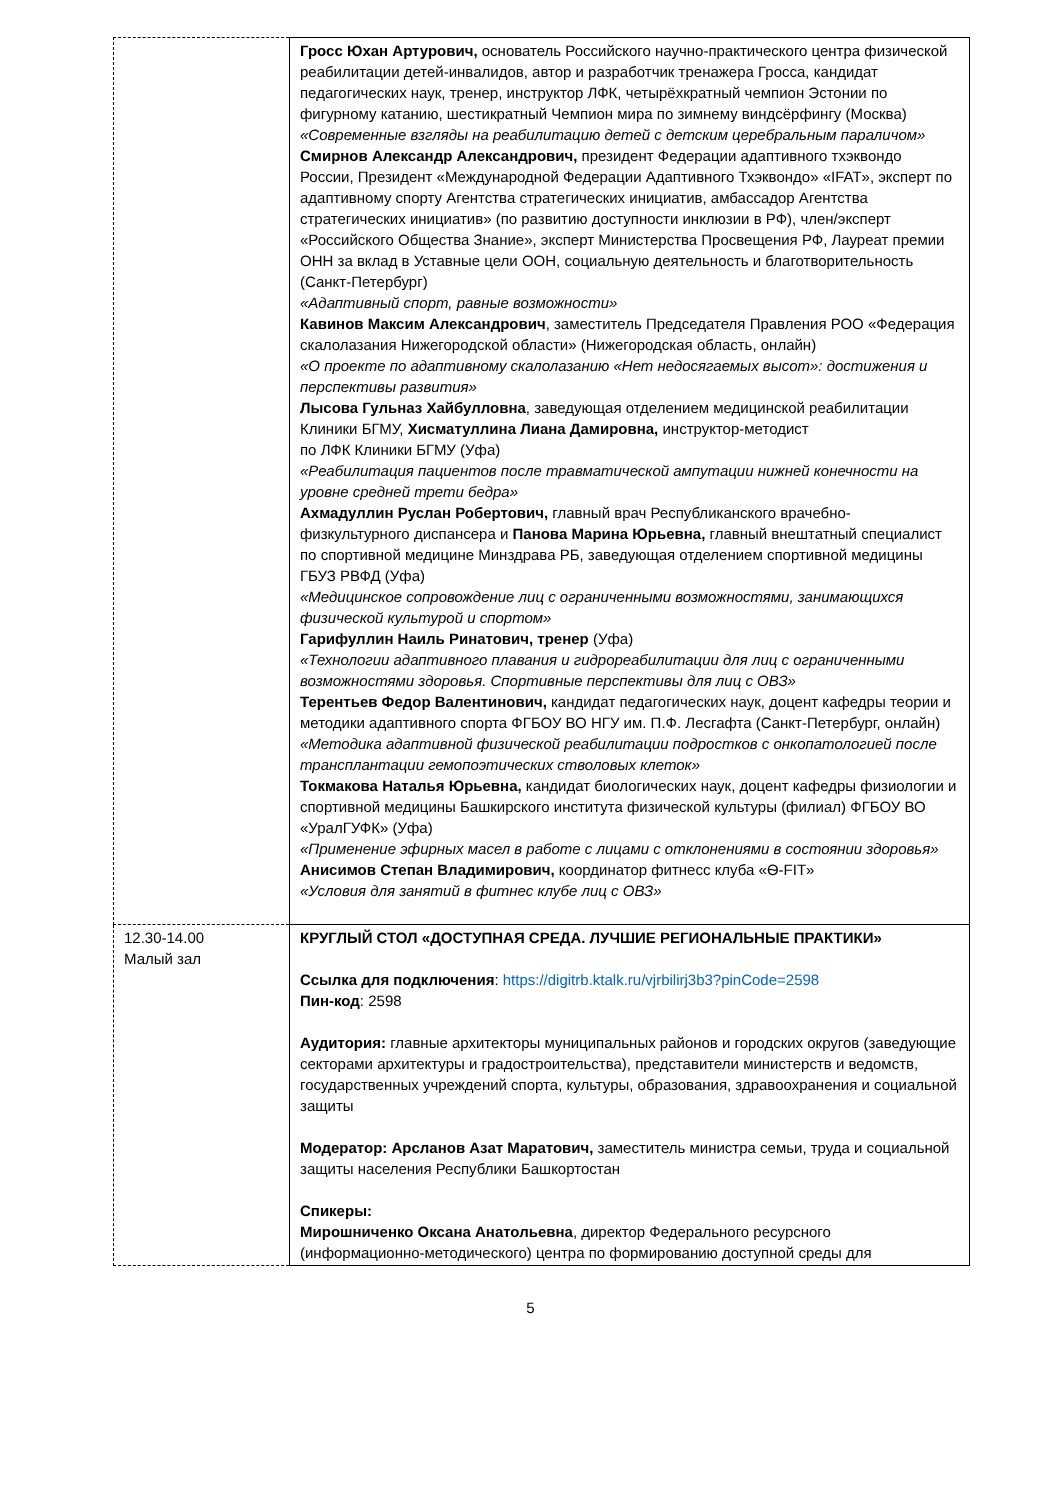| | Гросс Юхан Артурович, основатель Российского научно-практического центра физической реабилитации детей-инвалидов, автор и разработчик тренажера Гросса, кандидат педагогических наук, тренер, инструктор ЛФК, четырёхкратный чемпион Эстонии по фигурному катанию, шестикратный Чемпион мира по зимнему виндсёрфингу (Москва) «Современные взгляды на реабилитацию детей с детским церебральным параличом» Смирнов Александр Александрович, президент Федерации адаптивного тхэквондо России, Президент «Международной Федерации Адаптивного Тхэквондо» «IFAT», эксперт по адаптивному спорту Агентства стратегических инициатив, амбассадор Агентства стратегических инициатив» (по развитию доступности инклюзии в РФ), член/эксперт «Российского Общества Знание», эксперт Министерства Просвещения РФ, Лауреат премии ОНН за вклад в Уставные цели ООН, социальную деятельность и благотворительность (Санкт-Петербург) «Адаптивный спорт, равные возможности» Кавинов Максим Александрович , заместитель Председателя Правления РОО «Федерация скалолазания Нижегородской области» (Нижегородская область, онлайн) «О проекте по адаптивному скалолазанию «Нет недосягаемых высот»: достижения и перспективы развития» Лысова Гульназ Хайбулловна , заведующая отделением медицинской реабилитации Клиники БГМУ, Хисматуллина Лиана Дамировна, инструктор-методист по ЛФК Клиники БГМУ (Уфа) «Реабилитация пациентов после травматической ампутации нижней конечности на уровне средней трети бедра» Ахмадуллин Руслан Робертович, главный врач Республиканского врачебно-физкультурного диспансера и Панова Марина Юрьевна, главный внештатный специалист по спортивной медицине Минздрава РБ, заведующая отделением спортивной медицины ГБУЗ РВФД (Уфа) «Медицинское сопровождение лиц с ограниченными возможностями, занимающихся физической культурой и спортом» Гарифуллин Наиль Ринатович, тренер (Уфа) «Технологии адаптивного плавания и гидрореабилитации для лиц с ограниченными возможностями здоровья. Спортивные перспективы для лиц с ОВЗ» Терентьев Федор Валентинович, кандидат педагогических наук, доцент кафедры теории и методики адаптивного спорта ФГБОУ ВО НГУ им. П.Ф. Лесгафта (Санкт-Петербург, онлайн) «Методика адаптивной физической реабилитации подростков с онкопатологией после трансплантации гемопоэтических стволовых клеток» Токмакова Наталья Юрьевна, кандидат биологических наук, доцент кафедры физиологии и спортивной медицины Башкирского института физической культуры (филиал) ФГБОУ ВО «УралГУФК» (Уфа) «Применение эфирных масел в работе с лицами с отклонениями в состоянии здоровья» Анисимов Степан Владимирович, координатор фитнесс клуба «Ѳ-FIT» «Условия для занятий в фитнес клубе лиц с ОВЗ» |
| 12.30-14.00 Малый зал | КРУГЛЫЙ СТОЛ «ДОСТУПНАЯ СРЕДА. ЛУЧШИЕ РЕГИОНАЛЬНЫЕ ПРАКТИКИ» Ссылка для подключения : https://digitrb.ktalk.ru/vjrbilirj3b3?pinCode=2598 Пин-код : 2598 Аудитория: главные архитекторы муниципальных районов и городских округов (заведующие секторами архитектуры и градостроительства), представители министерств и ведомств, государственных учреждений спорта, культуры, образования, здравоохранения и социальной защиты Модератор: Арсланов Азат Маратович, заместитель министра семьи, труда и социальной защиты населения Республики Башкортостан Спикеры: Мирошниченко Оксана Анатольевна , директор Федерального ресурсного (информационно-методического) центра по формированию доступной среды для |
5